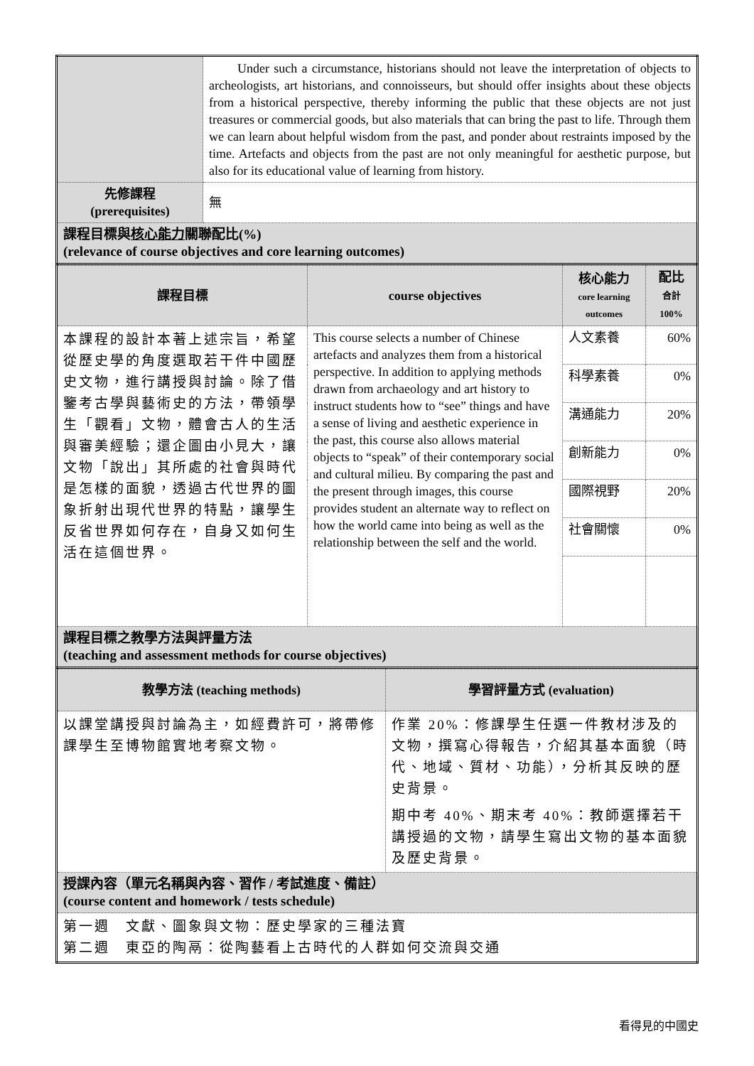| | Under such a circumstance, historians should not leave the interpretation of objects to archeologists, art historians, and connoisseurs, but should offer insights about these objects from a historical perspective, thereby informing the public that these objects are not just treasures or commercial goods, but also materials that can bring the past to life. Through them we can learn about helpful wisdom from the past, and ponder about restraints imposed by the time. Artefacts and objects from the past are not only meaningful for aesthetic purpose, but also for its educational value of learning from history. |
| 先修課程 (prerequisites) | 無 |
| 課程目標與 核心能力 關聯配比(%) (relevance of course objectives and core learning outcomes) | |
| 課程目標 | course objectives | 核心能力 core learning outcomes | 配比 合計 100% |
| --- | --- | --- | --- |
| 本課程的設計本著上述宗旨，希望從歷史學的角度選取若干件中國歷史文物，進行講授與討論。除了借鑒考古學與藝術史的方法，帶領學生「觀看」文物，體會古人的生活與審美經驗；還企圖由小見大，讓文物「說出」其所處的社會與時代是怎樣的面貌，透過古代世界的圖象折射出現代世界的特點，讓學生反省世界如何存在，自身又如何生活在這個世界。 | This course selects a number of Chinese artefacts and analyzes them from a historical perspective. In addition to applying methods drawn from archaeology and art history to instruct students how to “see” things and have a sense of living and aesthetic experience in the past, this course also allows material objects to “speak” of their contemporary social and cultural milieu. By comparing the past and the present through images, this course provides student an alternate way to reflect on how the world came into being as well as the relationship between the self and the world. | 人文素養 | 60% |
| | | 科學素養 | 0% |
| | | 溝通能力 | 20% |
| | | 創新能力 | 0% |
| | | 國際視野 | 20% |
| | | 社會關懷 | 0% |
| 課程目標之教學方法與評量方法 (teaching and assessment methods for course objectives) | | | |
| 教學方法 (teaching methods) | 學習評量方式 (evaluation) |
| --- | --- |
| 以課堂講授與討論為主，如經費許可，將帶修課學生至博物館實地考察文物。 | 作業 20%：修課學生任選一件教材涉及的文物，撰寫心得報告，介紹其基本面貌（時代、地域、質材、功能），分析其反映的歷史背景。 期中考 40%、期末考 40%：教師選擇若干講授過的文物，請學生寫出文物的基本面貌及歷史背景。 |
| 授課內容（單元名稱與內容、習作 / 考試進度、備註） (course content and homework / tests schedule) | |
| 第一週 文獻、圖象與文物：歷史學家的三種法寶 第二週 東亞的陶鬲：從陶藝看上古時代的人群如何交流與交通 | |
看得見的中國史